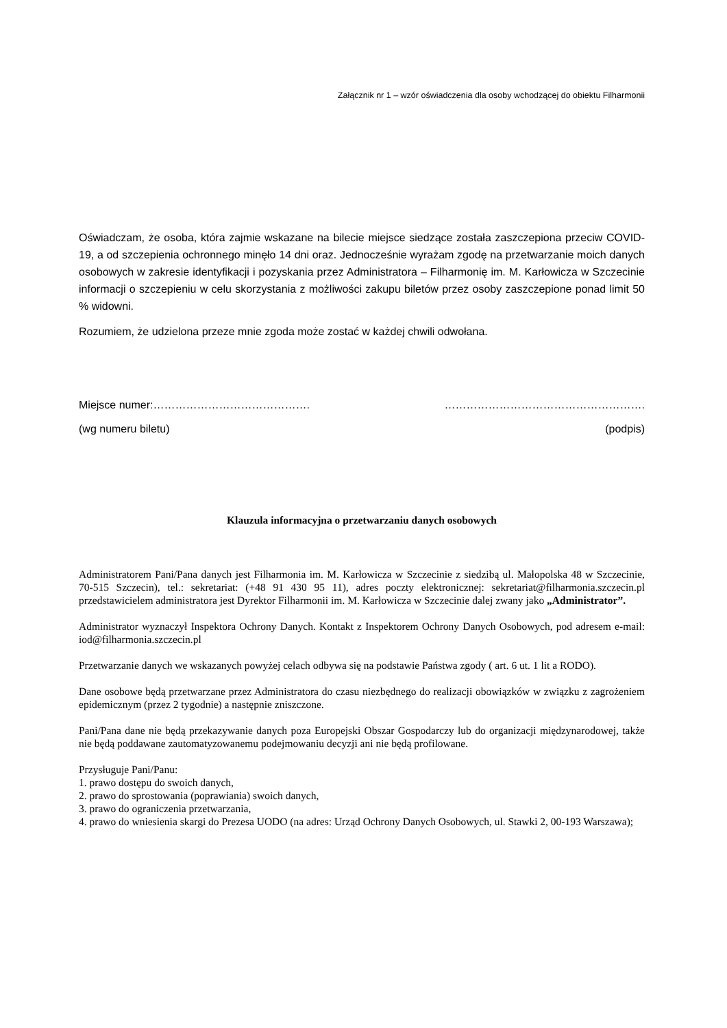Załącznik nr 1 – wzór oświadczenia dla osoby wchodzącej do obiektu Filharmonii
Oświadczam, że osoba, która zajmie wskazane na bilecie miejsce siedzące została zaszczepiona przeciw COVID-19, a od szczepienia ochronnego minęło 14 dni oraz. Jednocześnie wyrażam zgodę na przetwarzanie moich danych osobowych w zakresie identyfikacji i pozyskania przez Administratora – Filharmonię im. M. Karłowicza w Szczecinie informacji o szczepieniu w celu skorzystania z możliwości zakupu biletów przez osoby zaszczepione ponad limit 50 % widowni.
Rozumiem, że udzielona przeze mnie zgoda może zostać w każdej chwili odwołana.
Miejsce numer:……………………………………. ……………………………………………….
(wg numeru biletu) (podpis)
Klauzula informacyjna o przetwarzaniu danych osobowych
Administratorem Pani/Pana danych jest Filharmonia im. M. Karłowicza w Szczecinie z siedzibą ul. Małopolska 48 w Szczecinie, 70-515 Szczecin), tel.: sekretariat: (+48 91 430 95 11), adres poczty elektronicznej: sekretariat@filharmonia.szczecin.pl przedstawicielem administratora jest Dyrektor Filharmonii im. M. Karłowicza w Szczecinie dalej zwany jako „Administrator”.
Administrator wyznaczył Inspektora Ochrony Danych. Kontakt z Inspektorem Ochrony Danych Osobowych, pod adresem e-mail: iod@filharmonia.szczecin.pl
Przetwarzanie danych we wskazanych powyżej celach odbywa się na podstawie Państwa zgody ( art. 6 ut. 1 lit a RODO).
Dane osobowe będą przetwarzane przez Administratora do czasu niezbędnego do realizacji obowiązków w związku z zagrożeniem epidemicznym (przez 2 tygodnie) a następnie zniszczone.
Pani/Pana dane nie będą przekazywanie danych poza Europejski Obszar Gospodarczy lub do organizacji międzynarodowej, także nie będą poddawane zautomatyzowanemu podejmowaniu decyzji ani nie będą profilowane.
Przysługuje Pani/Panu:
1. prawo dostępu do swoich danych,
2. prawo do sprostowania (poprawiania) swoich danych,
3. prawo do ograniczenia przetwarzania,
4. prawo do wniesienia skargi do Prezesa UODO (na adres: Urząd Ochrony Danych Osobowych, ul. Stawki 2, 00-193 Warszawa);